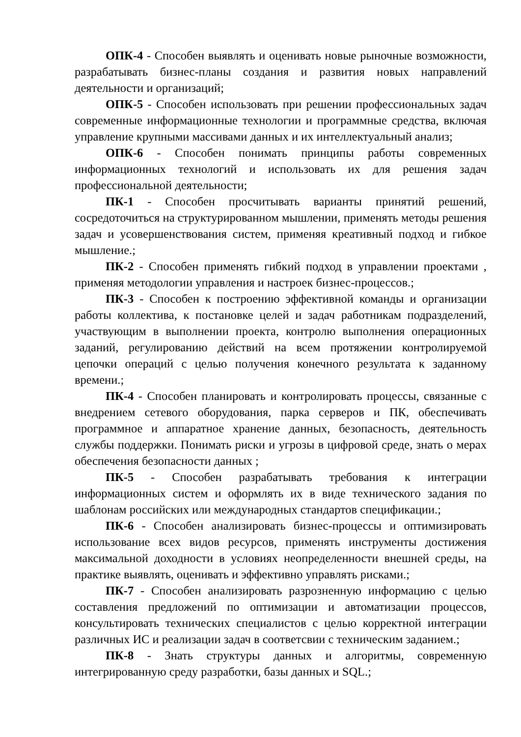ОПК-4 - Способен выявлять и оценивать новые рыночные возможности, разрабатывать бизнес-планы создания и развития новых направлений деятельности и организаций;
ОПК-5 - Способен использовать при решении профессиональных задач современные информационные технологии и программные средства, включая управление крупными массивами данных и их интеллектуальный анализ;
ОПК-6 - Способен понимать принципы работы современных информационных технологий и использовать их для решения задач профессиональной деятельности;
ПК-1 - Способен просчитывать варианты принятий решений, сосредоточиться на структурированном мышлении, применять методы решения задач и усовершенствования систем, применяя креативный подход и гибкое мышление.;
ПК-2 - Способен применять гибкий подход в управлении проектами , применяя методологии управления и настроек бизнес-процессов.;
ПК-3 - Способен к построению эффективной команды и организации работы коллектива, к постановке целей и задач работникам подразделений, участвующим в выполнении проекта, контролю выполнения операционных заданий, регулированию действий на всем протяжении контролируемой цепочки операций с целью получения конечного результата к заданному времени.;
ПК-4 - Способен планировать и контролировать процессы, связанные с внедрением сетевого оборудования, парка серверов и ПК, обеспечивать программное и аппаратное хранение данных, безопасность, деятельность службы поддержки. Понимать риски и угрозы в цифровой среде, знать о мерах обеспечения безопасности данных ;
ПК-5 - Способен разрабатывать требования к интеграции информационных систем и оформлять их в виде технического задания по шаблонам российских или международных стандартов спецификации.;
ПК-6 - Способен анализировать бизнес-процессы и оптимизировать использование всех видов ресурсов, применять инструменты достижения максимальной доходности в условиях неопределенности внешней среды, на практике выявлять, оценивать и эффективно управлять рисками.;
ПК-7 - Способен анализировать разрозненную информацию с целью составления предложений по оптимизации и автоматизации процессов, консультировать технических специалистов с целью корректной интеграции различных ИС и реализации задач в соответсвии с техническим заданием.;
ПК-8 - Знать структуры данных и алгоритмы, современную интегрированную среду разработки, базы данных и SQL.;